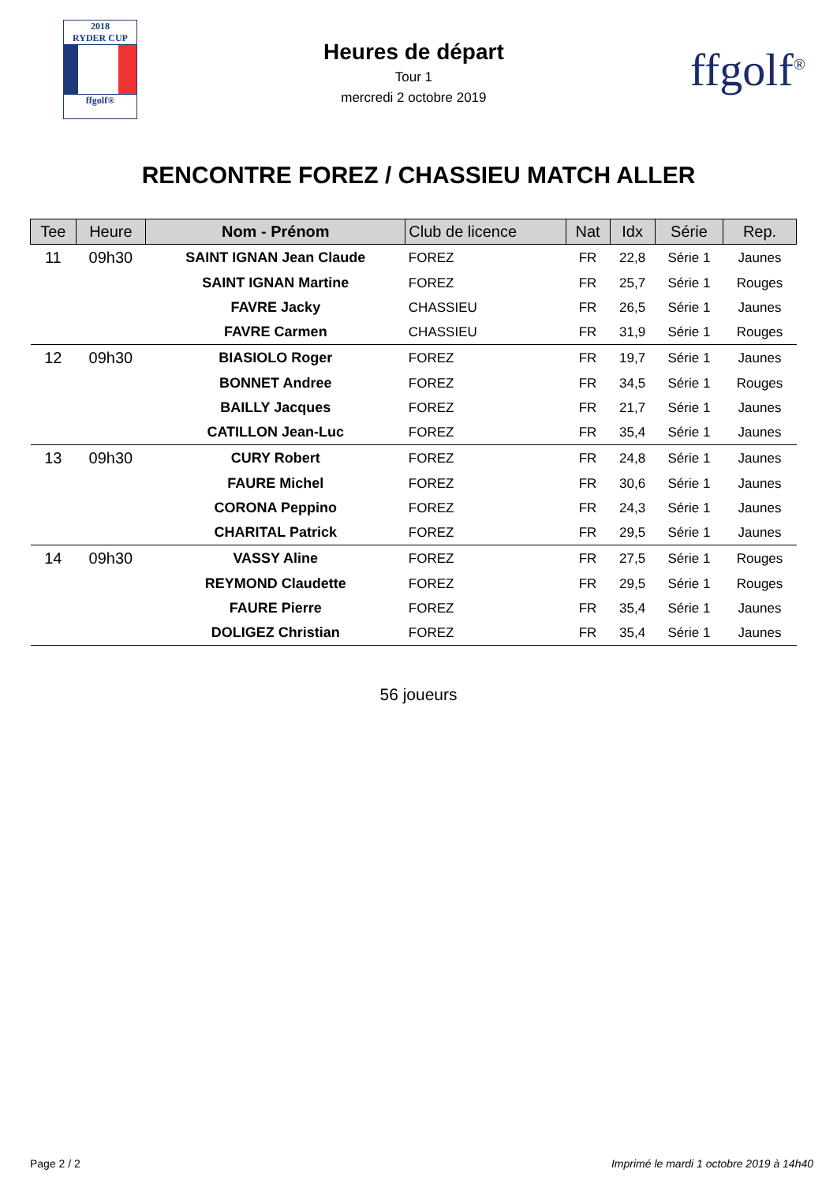2018
RYDER CUP
ffgolf®
Heures de départ
Tour 1
mercredi 2 octobre 2019
ffgolf<sup>®</sup>
RENCONTRE FOREZ / CHASSIEU MATCH ALLER
| Tee | Heure | Nom - Prénom | Club de licence | Nat | Idx | Série | Rep. |
| --- | --- | --- | --- | --- | --- | --- | --- |
| 11 | 09h30 | SAINT IGNAN Jean Claude | FOREZ | FR | 22,8 | Série 1 | Jaunes |
| | | SAINT IGNAN Martine | FOREZ | FR | 25,7 | Série 1 | Rouges |
| | | FAVRE Jacky | CHASSIEU | FR | 26,5 | Série 1 | Jaunes |
| | | FAVRE Carmen | CHASSIEU | FR | 31,9 | Série 1 | Rouges |
| 12 | 09h30 | BIASIOLO Roger | FOREZ | FR | 19,7 | Série 1 | Jaunes |
| | | BONNET Andree | FOREZ | FR | 34,5 | Série 1 | Rouges |
| | | BAILLY Jacques | FOREZ | FR | 21,7 | Série 1 | Jaunes |
| | | CATILLON Jean-Luc | FOREZ | FR | 35,4 | Série 1 | Jaunes |
| 13 | 09h30 | CURY Robert | FOREZ | FR | 24,8 | Série 1 | Jaunes |
| | | FAURE Michel | FOREZ | FR | 30,6 | Série 1 | Jaunes |
| | | CORONA Peppino | FOREZ | FR | 24,3 | Série 1 | Jaunes |
| | | CHARITAL Patrick | FOREZ | FR | 29,5 | Série 1 | Jaunes |
| 14 | 09h30 | VASSY Aline | FOREZ | FR | 27,5 | Série 1 | Rouges |
| | | REYMOND Claudette | FOREZ | FR | 29,5 | Série 1 | Rouges |
| | | FAURE Pierre | FOREZ | FR | 35,4 | Série 1 | Jaunes |
| | | DOLIGEZ Christian | FOREZ | FR | 35,4 | Série 1 | Jaunes |
56 joueurs
Page 2 / 2 Imprimé le mardi 1 octobre 2019 à 14h40